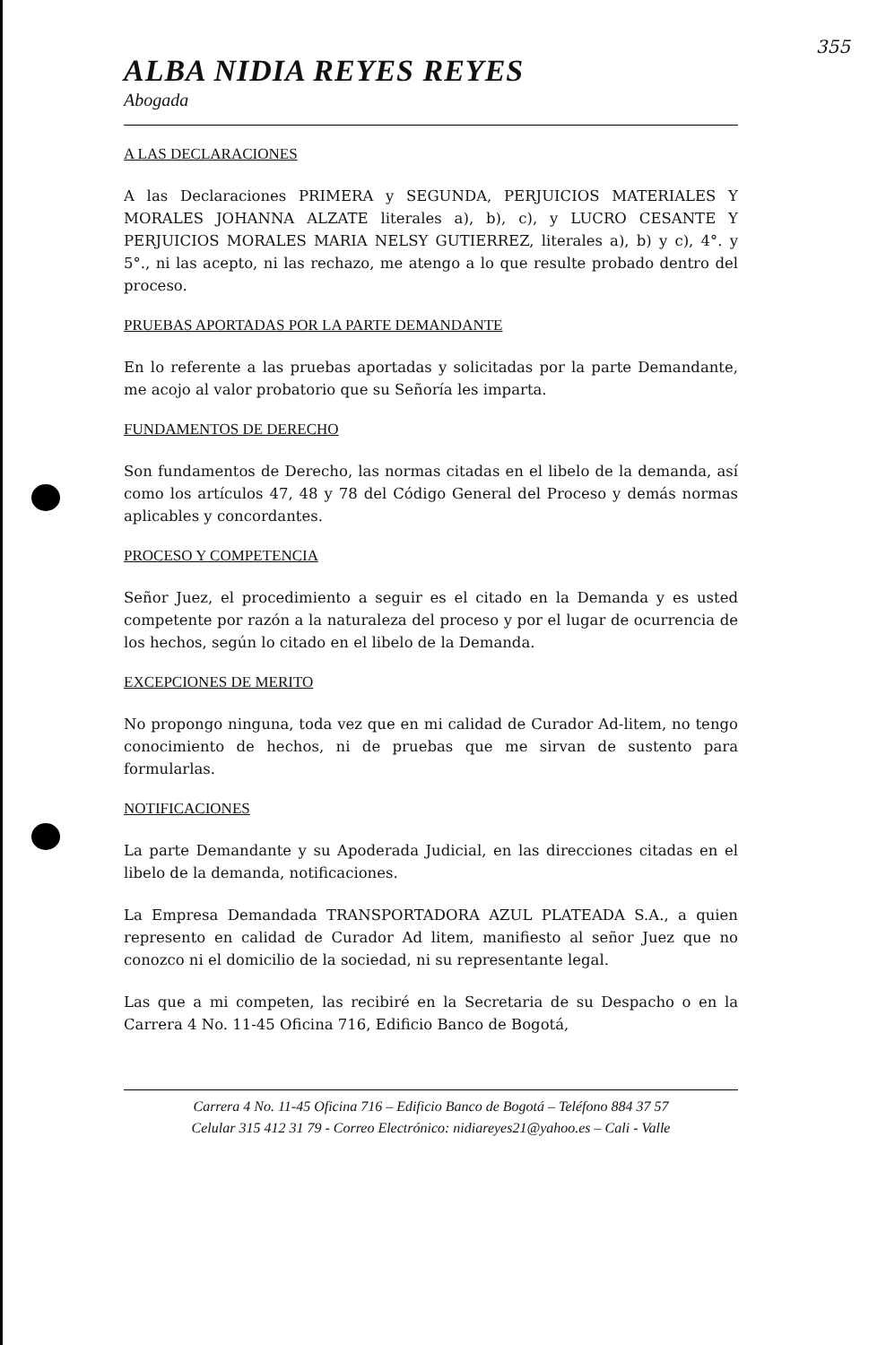355
ALBA NIDIA REYES REYES
Abogada
A LAS DECLARACIONES
A las Declaraciones PRIMERA y SEGUNDA, PERJUICIOS MATERIALES Y MORALES JOHANNA ALZATE literales a), b), c), y LUCRO CESANTE Y PERJUICIOS MORALES MARIA NELSY GUTIERREZ, literales a), b) y c), 4°. y 5°., ni las acepto, ni las rechazo, me atengo a lo que resulte probado dentro del proceso.
PRUEBAS APORTADAS POR LA PARTE DEMANDANTE
En lo referente a las pruebas aportadas y solicitadas por la parte Demandante, me acojo al valor probatorio que su Señoría les imparta.
FUNDAMENTOS DE DERECHO
Son fundamentos de Derecho, las normas citadas en el libelo de la demanda, así como los artículos 47, 48 y 78 del Código General del Proceso y demás normas aplicables y concordantes.
PROCESO Y COMPETENCIA
Señor Juez, el procedimiento a seguir es el citado en la Demanda y es usted competente por razón a la naturaleza del proceso y por el lugar de ocurrencia de los hechos, según lo citado en el libelo de la Demanda.
EXCEPCIONES DE MERITO
No propongo ninguna, toda vez que en mi calidad de Curador Ad-litem, no tengo conocimiento de hechos, ni de pruebas que me sirvan de sustento para formularlas.
NOTIFICACIONES
La parte Demandante y su Apoderada Judicial, en las direcciones citadas en el libelo de la demanda, notificaciones.
La Empresa Demandada TRANSPORTADORA AZUL PLATEADA S.A., a quien represento en calidad de Curador Ad litem, manifiesto al señor Juez que no conozco ni el domicilio de la sociedad, ni su representante legal.
Las que a mi competen, las recibiré en la Secretaria de su Despacho o en la Carrera 4 No. 11-45 Oficina 716, Edificio Banco de Bogotá,
Carrera 4 No. 11-45 Oficina 716 – Edificio Banco de Bogotá – Teléfono 884 37 57
Celular 315 412 31 79 - Correo Electrónico: nidiareyes21@yahoo.es – Cali - Valle